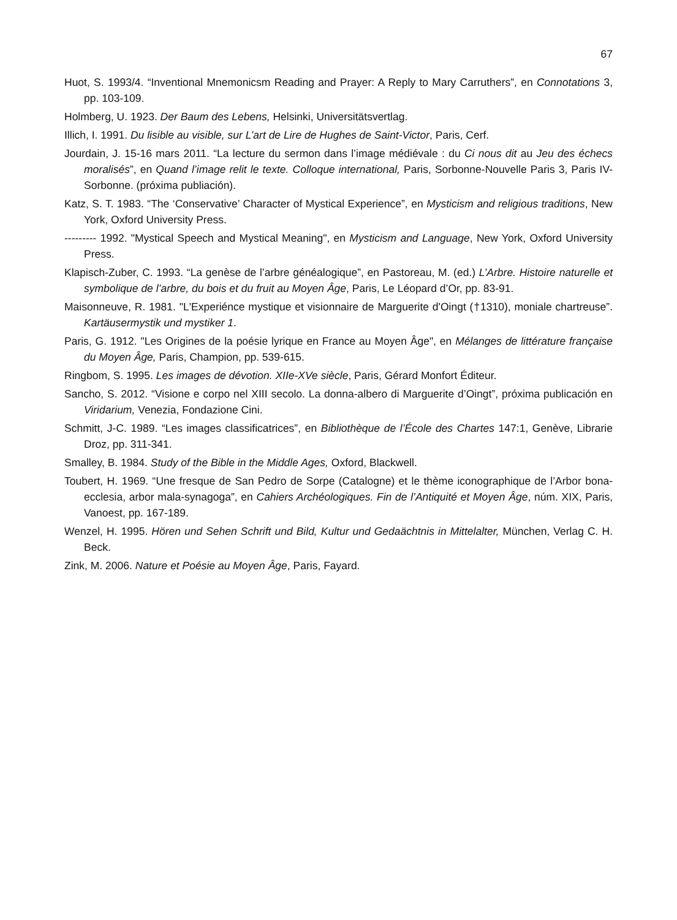67
Huot, S. 1993/4. “Inventional Mnemonicsm Reading and Prayer: A Reply to Mary Carruthers”, en Connotations 3, pp. 103-109.
Holmberg, U. 1923. Der Baum des Lebens, Helsinki, Universitätsvertlag.
Illich, I. 1991. Du lisible au visible, sur L’art de Lire de Hughes de Saint-Victor, Paris, Cerf.
Jourdain, J. 15-16 mars 2011. “La lecture du sermon dans l’image médiévale : du Ci nous dit au Jeu des échecs moralisés”, en Quand l’image relit le texte. Colloque international, Paris, Sorbonne-Nouvelle Paris 3, Paris IV-Sorbonne. (próxima publiación).
Katz, S. T. 1983. “The ‘Conservative’ Character of Mystical Experience”, en Mysticism and religious traditions, New York, Oxford University Press.
--------- 1992. "Mystical Speech and Mystical Meaning", en Mysticism and Language, New York, Oxford University Press.
Klapisch-Zuber, C. 1993. “La genèse de l’arbre généalogique”, en Pastoreau, M. (ed.) L’Arbre. Histoire naturelle et symbolique de l’arbre, du bois et du fruit au Moyen Âge, Paris, Le Léopard d’Or, pp. 83-91.
Maisonneuve, R. 1981. "L'Experiénce mystique et visionnaire de Marguerite d'Oingt (†1310), moniale chartreuse”. Kartäusermystik und mystiker 1.
Paris, G. 1912. "Les Origines de la poésie lyrique en France au Moyen Âge", en Mélanges de littérature française du Moyen Âge, Paris, Champion, pp. 539-615.
Ringbom, S. 1995. Les images de dévotion. XIIe-XVe siècle, Paris, Gérard Monfort Éditeur.
Sancho, S. 2012. “Visione e corpo nel XIII secolo. La donna-albero di Marguerite d’Oingt”, próxima publicación en Viridarium, Venezia, Fondazione Cini.
Schmitt, J-C. 1989. “Les images classificatrices”, en Bibliothèque de l’École des Chartes 147:1, Genève, Librarie Droz, pp. 311-341.
Smalley, B. 1984. Study of the Bible in the Middle Ages, Oxford, Blackwell.
Toubert, H. 1969. “Une fresque de San Pedro de Sorpe (Catalogne) et le thème iconographique de l’Arbor bona-ecclesia, arbor mala-synagoga”, en Cahiers Archéologiques. Fin de l’Antiquité et Moyen Âge, núm. XIX, Paris, Vanoest, pp. 167-189.
Wenzel, H. 1995. Hören und Sehen Schrift und Bild, Kultur und Gedaächtnis in Mittelalter, München, Verlag C. H. Beck.
Zink, M. 2006. Nature et Poésie au Moyen Âge, Paris, Fayard.